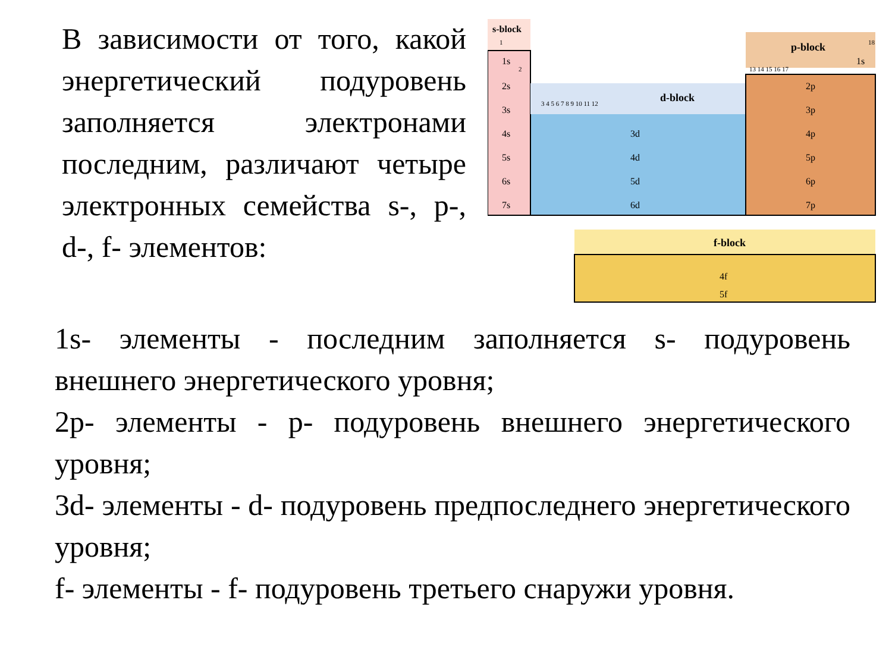В зависимости от того, какой энергетический подуровень заполняется электронами последним, различают четыре электронных семейства s-, p-, d-, f- элементов:
s-block
d-block
p-block
f-block
1s
2s
3s
4s
5s
6s
7s
3d
4d
5d
6d
2p
3p
4p
5p
6p
7p
4f
5f
1s
1
2
18
3 4 5 6 7 8 9 10 11 12
13 14 15 16 17
1s- элементы - последним заполняется s- подуровень внешнего энергетического уровня;
2p- элементы - p- подуровень внешнего энергетического уровня;
3d- элементы - d- подуровень предпоследнего энергетического уровня;
f- элементы - f- подуровень третьего снаружи уровня.